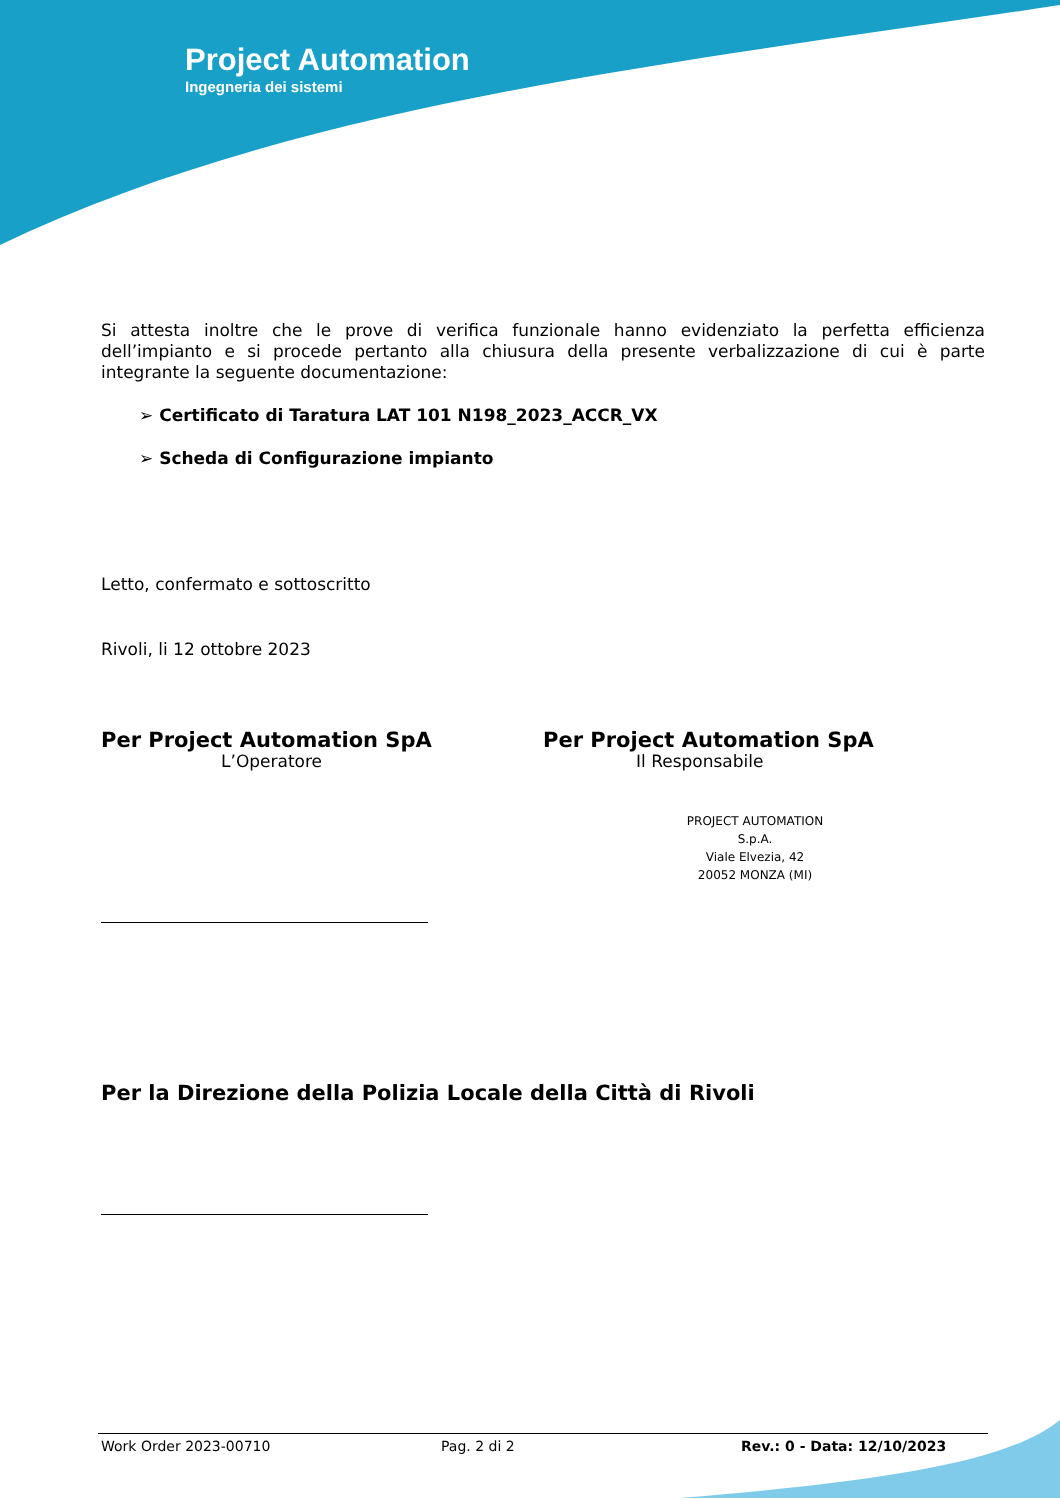Project Automation
Ingegneria dei sistemi
Si attesta inoltre che le prove di verifica funzionale hanno evidenziato la perfetta efficienza dell’impianto e si procede pertanto alla chiusura della presente verbalizzazione di cui è parte integrante la seguente documentazione:
➢ Certificato di Taratura LAT 101 N198_2023_ACCR_VX
➢ Scheda di Configurazione impianto
Letto, confermato e sottoscritto
Rivoli, li 12 ottobre 2023
Per Project Automation SpA
L’Operatore
Per Project Automation SpA
Il Responsabile
PROJECT AUTOMATION S.p.A.
Viale Elvezia, 42
20052 MONZA (MI)
Per la Direzione della Polizia Locale della Città di Rivoli
Work Order 2023-00710 Pag. 2 di 2 Rev.: 0 - Data: 12/10/2023